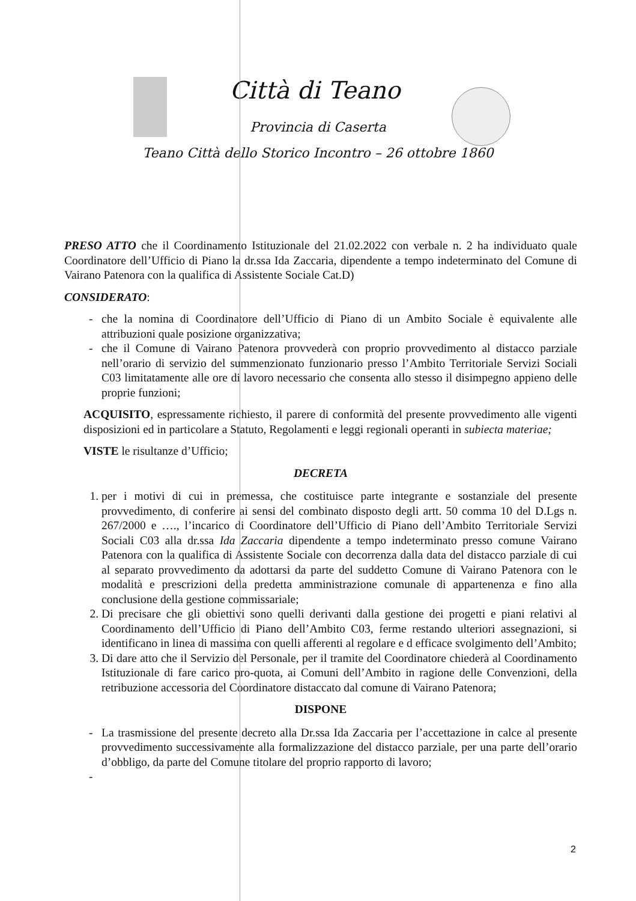Città di Teano
Provincia di Caserta
Teano Città dello Storico Incontro – 26 ottobre 1860
PRESO ATTO che il Coordinamento Istituzionale del 21.02.2022 con verbale n. 2 ha individuato quale Coordinatore dell’Ufficio di Piano la dr.ssa Ida Zaccaria, dipendente a tempo indeterminato del Comune di Vairano Patenora con la qualifica di Assistente Sociale Cat.D)
CONSIDERATO:
che la nomina di Coordinatore dell’Ufficio di Piano di un Ambito Sociale è equivalente alle attribuzioni quale posizione organizzativa;
che il Comune di Vairano Patenora provvederà con proprio provvedimento al distacco parziale nell’orario di servizio del summenzionato funzionario presso l’Ambito Territoriale Servizi Sociali C03 limitatamente alle ore di lavoro necessario che consenta allo stesso il disimpegno appieno delle proprie funzioni;
ACQUISITO, espressamente richiesto, il parere di conformità del presente provvedimento alle vigenti disposizioni ed in particolare a Statuto, Regolamenti e leggi regionali operanti in subiecta materiae;
VISTE le risultanze d’Ufficio;
DECRETA
1. per i motivi di cui in premessa, che costituisce parte integrante e sostanziale del presente provvedimento, di conferire ai sensi del combinato disposto degli artt. 50 comma 10 del D.Lgs n. 267/2000 e …., l’incarico di Coordinatore dell’Ufficio di Piano dell’Ambito Territoriale Servizi Sociali C03 alla dr.ssa Ida Zaccaria dipendente a tempo indeterminato presso comune Vairano Patenora con la qualifica di Assistente Sociale con decorrenza dalla data del distacco parziale di cui al separato provvedimento da adottarsi da parte del suddetto Comune di Vairano Patenora con le modalità e prescrizioni della predetta amministrazione comunale di appartenenza e fino alla conclusione della gestione commissariale;
2. Di precisare che gli obiettivi sono quelli derivanti dalla gestione dei progetti e piani relativi al Coordinamento dell’Ufficio di Piano dell’Ambito C03, ferme restando ulteriori assegnazioni, si identificano in linea di massima con quelli afferenti al regolare e d efficace svolgimento dell’Ambito;
3. Di dare atto che il Servizio del Personale, per il tramite del Coordinatore chiederà al Coordinamento Istituzionale di fare carico pro-quota, ai Comuni dell’Ambito in ragione delle Convenzioni, della retribuzione accessoria del Coordinatore distaccato dal comune di Vairano Patenora;
DISPONE
La trasmissione del presente decreto alla Dr.ssa Ida Zaccaria per l’accettazione in calce al presente provvedimento successivamente alla formalizzazione del distacco parziale, per una parte dell’orario d’obbligo, da parte del Comune titolare del proprio rapporto di lavoro;
2